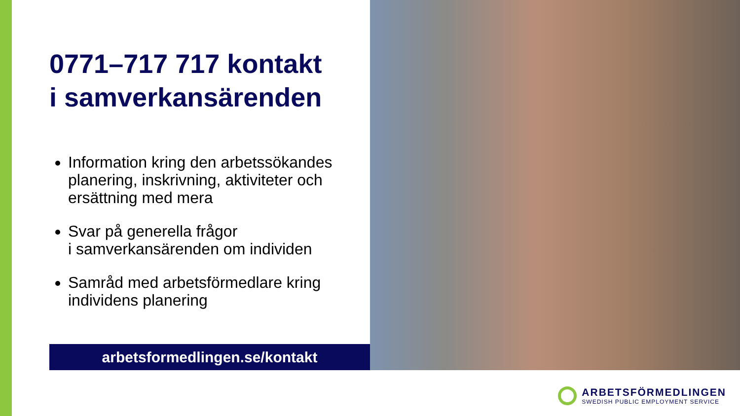0771–717 717 kontakt
i samverkansärenden
Information kring den arbetssökandes planering, inskrivning, aktiviteter och ersättning med mera
Svar på generella frågor
i samverkansärenden om individen
Samråd med arbetsförmedlare kring individens planering
arbetsformedlingen.se/kontakt
ARBETSFÖRMEDLINGEN
SWEDISH PUBLIC EMPLOYMENT SERVICE